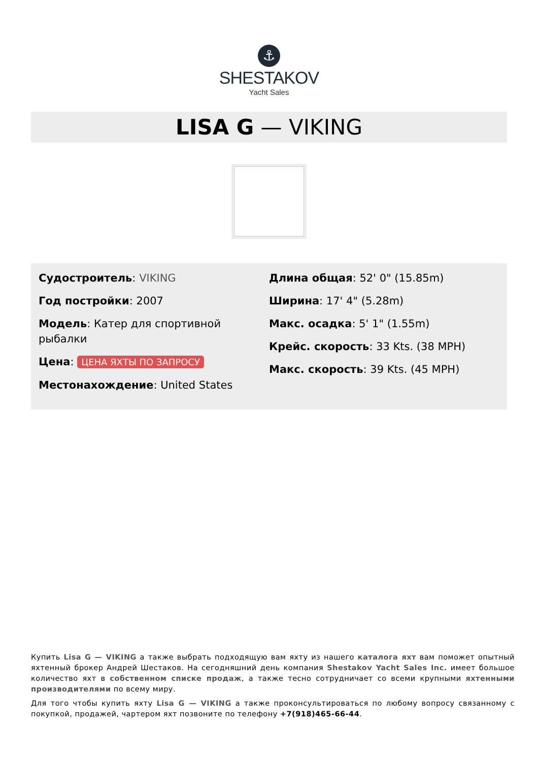⚓
SHESTAKOV
Yacht Sales
LISA G — VIKING
Судостроитель: VIKING
Год постройки: 2007
Модель: Катер для спортивной рыбалки
Цена: ЦЕНА ЯХТЫ ПО ЗАПРОСУ
Местонахождение: United States
Длина общая: 52' 0" (15.85m)
Ширина: 17' 4" (5.28m)
Макс. осадка: 5' 1" (1.55m)
Крейс. скорость: 33 Kts. (38 MPH)
Макс. скорость: 39 Kts. (45 MPH)
Купить Lisa G — VIKING а также выбрать подходящую вам яхту из нашего каталога яхт вам поможет опытный яхтенный брокер Андрей Шестаков. На сегодняшний день компания Shestakov Yacht Sales Inc. имеет большое количество яхт в собственном списке продаж, а также тесно сотрудничает со всеми крупными яхтенными производителями по всему миру.
Для того чтобы купить яхту Lisa G — VIKING а также проконсультироваться по любому вопросу связанному с покупкой, продажей, чартером яхт позвоните по телефону +7(918)465-66-44.